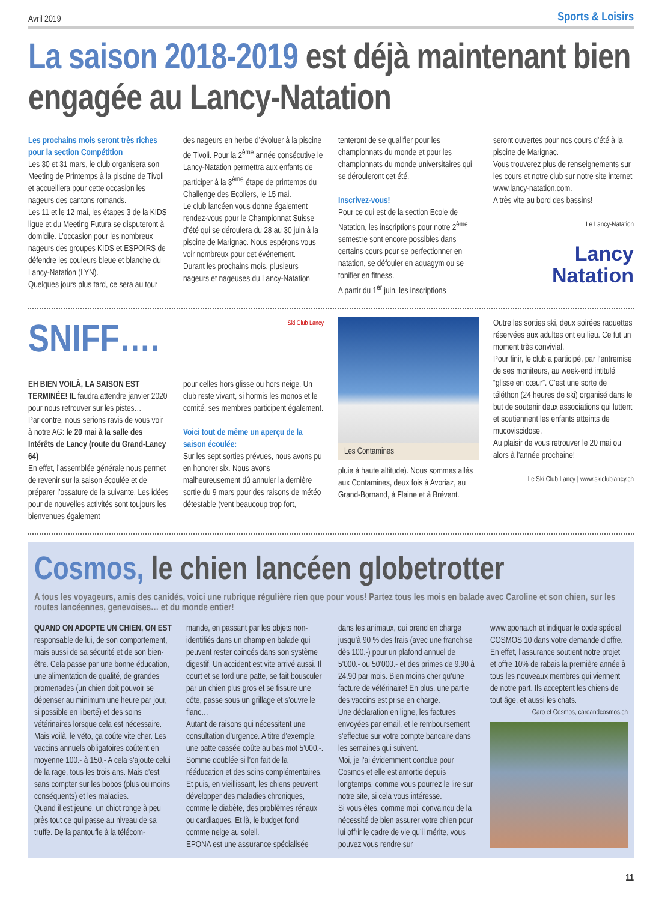Avril 2019 Sports & Loisirs
La saison 2018-2019 est déjà maintenant bien engagée au Lancy-Natation
Les prochains mois seront très riches pour la section Compétition
Les 30 et 31 mars, le club organisera son Meeting de Printemps à la piscine de Tivoli et accueillera pour cette occasion les nageurs des cantons romands.
Les 11 et le 12 mai, les étapes 3 de la KIDS ligue et du Meeting Futura se disputeront à domicile. L’occasion pour les nombreux nageurs des groupes KIDS et ESPOIRS de défendre les couleurs bleue et blanche du Lancy-Natation (LYN).
Quelques jours plus tard, ce sera au tour
des nageurs en herbe d’évoluer à la piscine de Tivoli. Pour la 2<sup>ème</sup> année consécutive le Lancy-Natation permettra aux enfants de participer à la 3<sup>ème</sup> étape de printemps du Challenge des Ecoliers, le 15 mai.
Le club lancéen vous donne également rendez-vous pour le Championnat Suisse d’été qui se déroulera du 28 au 30 juin à la piscine de Marignac. Nous espérons vous voir nombreux pour cet événement.
Durant les prochains mois, plusieurs nageurs et nageuses du Lancy-Natation
tenteront de se qualifier pour les championnats du monde et pour les championnats du monde universitaires qui se dérouleront cet été.
Inscrivez-vous!
Pour ce qui est de la section Ecole de Natation, les inscriptions pour notre 2<sup>ème</sup> semestre sont encore possibles dans certains cours pour se perfectionner en natation, se défouler en aquagym ou se tonifier en fitness.
A partir du 1<sup>er</sup> juin, les inscriptions
seront ouvertes pour nos cours d’été à la piscine de Marignac.
Vous trouverez plus de renseignements sur les cours et notre club sur notre site internet www.lancy-natation.com.
A très vite au bord des bassins!
Le Lancy-Natation
Lancy
Natation
SNIFF….
EH BIEN VOILÀ, LA SAISON EST TERMINÉE! IL faudra attendre janvier 2020 pour nous retrouver sur les pistes…
Par contre, nous serions ravis de vous voir à notre AG: le 20 mai à la salle des Intérêts de Lancy (route du Grand-Lancy 64)
En effet, l’assemblée générale nous permet de revenir sur la saison écoulée et de préparer l’ossature de la suivante. Les idées pour de nouvelles activités sont toujours les bienvenues également
Ski Club Lancy
pour celles hors glisse ou hors neige. Un club reste vivant, si hormis les monos et le comité, ses membres participent également.
Voici tout de même un aperçu de la saison écoulée:
Sur les sept sorties prévues, nous avons pu en honorer six. Nous avons malheureusement dû annuler la dernière sortie du 9 mars pour des raisons de météo détestable (vent beaucoup trop fort,
Les Contamines
pluie à haute altitude). Nous sommes allés aux Contamines, deux fois à Avoriaz, au Grand-Bornand, à Flaine et à Brévent.
Outre les sorties ski, deux soirées raquettes réservées aux adultes ont eu lieu. Ce fut un moment très convivial.
Pour finir, le club a participé, par l’entremise de ses moniteurs, au week-end intitulé “glisse en cœur”. C’est une sorte de téléthon (24 heures de ski) organisé dans le but de soutenir deux associations qui luttent et soutiennent les enfants atteints de mucoviscidose.
Au plaisir de vous retrouver le 20 mai ou alors à l’année prochaine!
Le Ski Club Lancy | www.skiclublancy.ch
Cosmos, le chien lancéen globetrotter
A tous les voyageurs, amis des canidés, voici une rubrique régulière rien que pour vous! Partez tous les mois en balade avec Caroline et son chien, sur les routes lancéennes, genevoises… et du monde entier!
QUAND ON ADOPTE UN CHIEN, ON EST responsable de lui, de son comportement, mais aussi de sa sécurité et de son bien-être. Cela passe par une bonne éducation, une alimentation de qualité, de grandes promenades (un chien doit pouvoir se dépenser au minimum une heure par jour, si possible en liberté) et des soins vétérinaires lorsque cela est nécessaire.
Mais voilà, le véto, ça coûte vite cher. Les vaccins annuels obligatoires coûtent en moyenne 100.- à 150.- A cela s’ajoute celui de la rage, tous les trois ans. Mais c’est sans compter sur les bobos (plus ou moins conséquents) et les maladies.
Quand il est jeune, un chiot ronge à peu près tout ce qui passe au niveau de sa truffe. De la pantoufle à la télécom-
mande, en passant par les objets non-identifiés dans un champ en balade qui peuvent rester coincés dans son système digestif. Un accident est vite arrivé aussi. Il court et se tord une patte, se fait bousculer par un chien plus gros et se fissure une côte, passe sous un grillage et s’ouvre le flanc…
Autant de raisons qui nécessitent une consultation d’urgence. A titre d’exemple, une patte cassée coûte au bas mot 5’000.-. Somme doublée si l’on fait de la rééducation et des soins complémentaires.
Et puis, en vieillissant, les chiens peuvent développer des maladies chroniques, comme le diabète, des problèmes rénaux ou cardiaques. Et là, le budget fond comme neige au soleil.
EPONA est une assurance spécialisée
dans les animaux, qui prend en charge jusqu’à 90 % des frais (avec une franchise dès 100.-) pour un plafond annuel de 5’000.- ou 50’000.- et des primes de 9.90 à 24.90 par mois. Bien moins cher qu’une facture de vétérinaire! En plus, une partie des vaccins est prise en charge.
Une déclaration en ligne, les factures envoyées par email, et le remboursement s’effectue sur votre compte bancaire dans les semaines qui suivent.
Moi, je l’ai évidemment conclue pour Cosmos et elle est amortie depuis longtemps, comme vous pourrez le lire sur notre site, si cela vous intéresse.
Si vous êtes, comme moi, convaincu de la nécessité de bien assurer votre chien pour lui offrir le cadre de vie qu’il mérite, vous pouvez vous rendre sur
www.epona.ch et indiquer le code spécial COSMOS 10 dans votre demande d’offre. En effet, l’assurance soutient notre projet et offre 10% de rabais la première année à tous les nouveaux membres qui viennent de notre part. Ils acceptent les chiens de tout âge, et aussi les chats.
Caro et Cosmos, caroandcosmos.ch
11